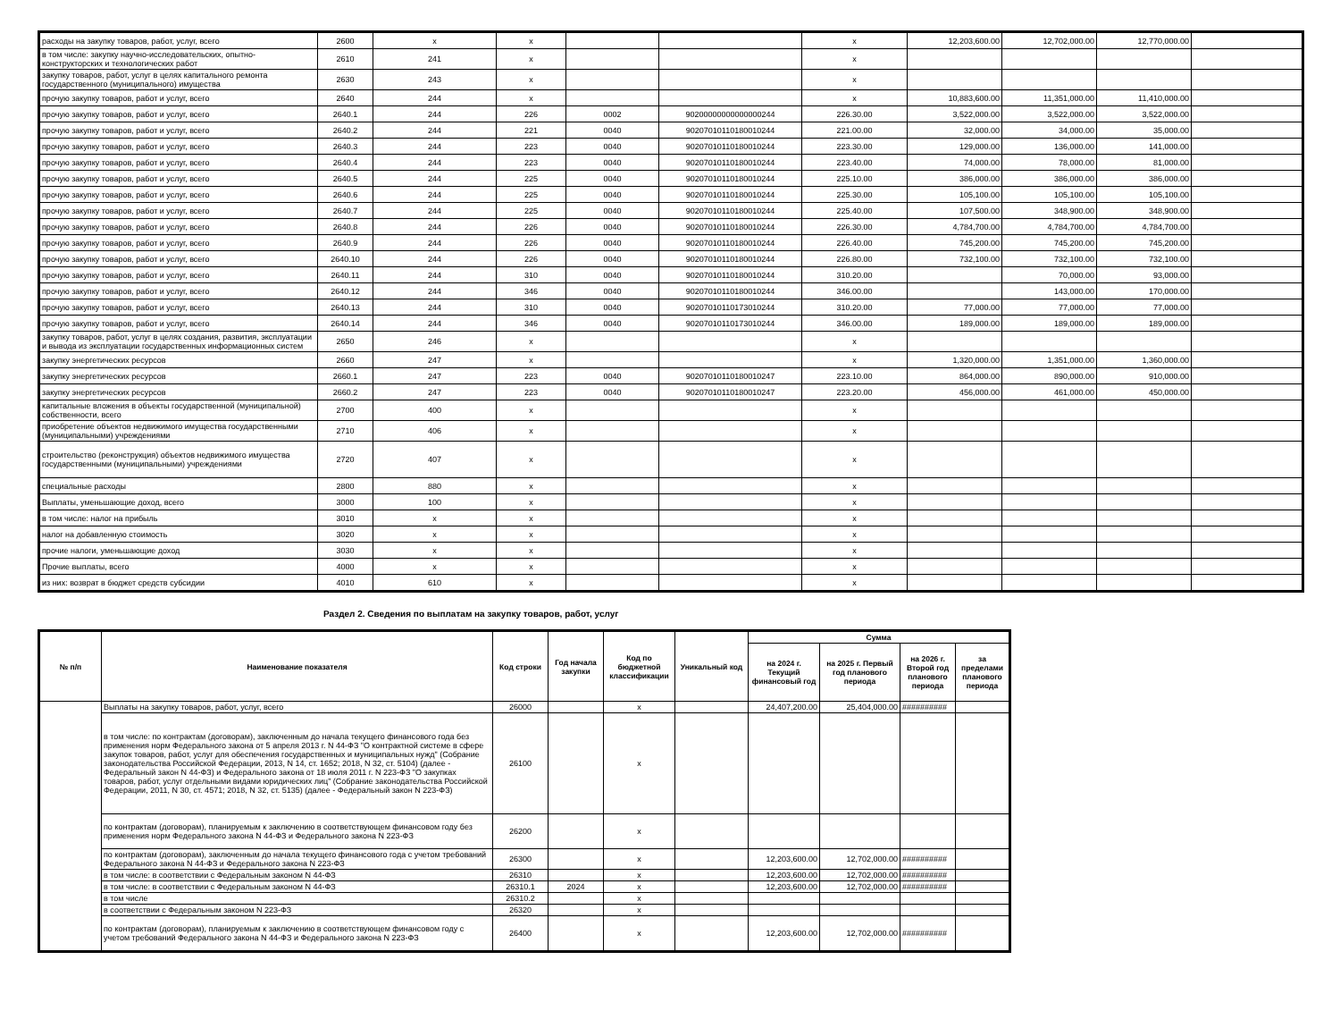| расходы на закупку товаров, работ, услуг, всего | 2600 | x | x | | | x | 12,203,600.00 | 12,702,000.00 | 12,770,000.00 | |
| в том числе: закупку научно-исследовательских, опытно-конструкторских и технологических работ | 2610 | 241 | x | | | x | | | | |
| закупку товаров, работ, услуг в целях капитального ремонта государственного (муниципального) имущества | 2630 | 243 | x | | | x | | | | |
| прочую закупку товаров, работ и услуг, всего | 2640 | 244 | x | | | x | 10,883,600.00 | 11,351,000.00 | 11,410,000.00 | |
| прочую закупку товаров, работ и услуг, всего | 2640.1 | 244 | 226 | 0002 | 90200000000000000244 | 226.30.00 | 3,522,000.00 | 3,522,000.00 | 3,522,000.00 | |
| прочую закупку товаров, работ и услуг, всего | 2640.2 | 244 | 221 | 0040 | 90207010110180010244 | 221.00.00 | 32,000.00 | 34,000.00 | 35,000.00 | |
| прочую закупку товаров, работ и услуг, всего | 2640.3 | 244 | 223 | 0040 | 90207010110180010244 | 223.30.00 | 129,000.00 | 136,000.00 | 141,000.00 | |
| прочую закупку товаров, работ и услуг, всего | 2640.4 | 244 | 223 | 0040 | 90207010110180010244 | 223.40.00 | 74,000.00 | 78,000.00 | 81,000.00 | |
| прочую закупку товаров, работ и услуг, всего | 2640.5 | 244 | 225 | 0040 | 90207010110180010244 | 225.10.00 | 386,000.00 | 386,000.00 | 386,000.00 | |
| прочую закупку товаров, работ и услуг, всего | 2640.6 | 244 | 225 | 0040 | 90207010110180010244 | 225.30.00 | 105,100.00 | 105,100.00 | 105,100.00 | |
| прочую закупку товаров, работ и услуг, всего | 2640.7 | 244 | 225 | 0040 | 90207010110180010244 | 225.40.00 | 107,500.00 | 348,900.00 | 348,900.00 | |
| прочую закупку товаров, работ и услуг, всего | 2640.8 | 244 | 226 | 0040 | 90207010110180010244 | 226.30.00 | 4,784,700.00 | 4,784,700.00 | 4,784,700.00 | |
| прочую закупку товаров, работ и услуг, всего | 2640.9 | 244 | 226 | 0040 | 90207010110180010244 | 226.40.00 | 745,200.00 | 745,200.00 | 745,200.00 | |
| прочую закупку товаров, работ и услуг, всего | 2640.10 | 244 | 226 | 0040 | 90207010110180010244 | 226.80.00 | 732,100.00 | 732,100.00 | 732,100.00 | |
| прочую закупку товаров, работ и услуг, всего | 2640.11 | 244 | 310 | 0040 | 90207010110180010244 | 310.20.00 | | 70,000.00 | 93,000.00 | |
| прочую закупку товаров, работ и услуг, всего | 2640.12 | 244 | 346 | 0040 | 90207010110180010244 | 346.00.00 | | 143,000.00 | 170,000.00 | |
| прочую закупку товаров, работ и услуг, всего | 2640.13 | 244 | 310 | 0040 | 90207010110173010244 | 310.20.00 | 77,000.00 | 77,000.00 | 77,000.00 | |
| прочую закупку товаров, работ и услуг, всего | 2640.14 | 244 | 346 | 0040 | 90207010110173010244 | 346.00.00 | 189,000.00 | 189,000.00 | 189,000.00 | |
| закупку товаров, работ, услуг в целях создания, развития, эксплуатации и вывода из эксплуатации государственных информационных систем | 2650 | 246 | x | | | x | | | | |
| закупку энергетических ресурсов | 2660 | 247 | x | | | x | 1,320,000.00 | 1,351,000.00 | 1,360,000.00 | |
| закупку энергетических ресурсов | 2660.1 | 247 | 223 | 0040 | 90207010110180010247 | 223.10.00 | 864,000.00 | 890,000.00 | 910,000.00 | |
| закупку энергетических ресурсов | 2660.2 | 247 | 223 | 0040 | 90207010110180010247 | 223.20.00 | 456,000.00 | 461,000.00 | 450,000.00 | |
| капитальные вложения в объекты государственной (муниципальной) собственности, всего | 2700 | 400 | x | | | x | | | | |
| приобретение объектов недвижимого имущества государственными (муниципальными) учреждениями | 2710 | 406 | x | | | x | | | | |
| строительство (реконструкция) объектов недвижимого имущества государственными (муниципальными) учреждениями | 2720 | 407 | x | | | x | | | | |
| специальные расходы | 2800 | 880 | x | | | x | | | | |
| Выплаты, уменьшающие доход, всего | 3000 | 100 | x | | | x | | | | |
| в том числе: налог на прибыль | 3010 | x | x | | | x | | | | |
| налог на добавленную стоимость | 3020 | x | x | | | x | | | | |
| прочие налоги, уменьшающие доход | 3030 | x | x | | | x | | | | |
| Прочие выплаты, всего | 4000 | x | x | | | x | | | | |
| из них: возврат в бюджет средств субсидии | 4010 | 610 | x | | | x | | | | |
Раздел 2. Сведения по выплатам на закупку товаров, работ, услуг
| № п/п | Наименование показателя | Код строки | Год начала закупки | Код по бюджетной классификации | Уникальный код | Сумма | | | |
| --- | --- | --- | --- | --- | --- | --- | --- | --- | --- |
| | | | | | | на 2024 г. Текущий финансовый год | на 2025 г. Первый год планового периода | на 2026 г. Второй год планового периода | за пределами планового периода |
| | Выплаты на закупку товаров, работ, услуг, всего | 26000 | | x | | 24,407,200.00 | 25,404,000.00 | ########## | |
| | в том числе: по контрактам (договорам), заключенным до начала текущего финансового года без применения норм Федерального закона от 5 апреля 2013 г. N 44-ФЗ "О контрактной системе в сфере закупок товаров, работ, услуг для обеспечения государственных и муниципальных нужд" (Собрание законодательства Российской Федерации, 2013, N 14, ст. 1652; 2018, N 32, ст. 5104) (далее - Федеральный закон N 44-ФЗ) и Федерального закона от 18 июля 2011 г. N 223-ФЗ "О закупках товаров, работ, услуг отдельными видами юридических лиц" (Собрание законодательства Российской Федерации, 2011, N 30, ст. 4571; 2018, N 32, ст. 5135) (далее - Федеральный закон N 223-ФЗ) | 26100 | | x | | | | | |
| | по контрактам (договорам), планируемым к заключению в соответствующем финансовом году без применения норм Федерального закона N 44-ФЗ и Федерального закона N 223-ФЗ | 26200 | | x | | | | | |
| | по контрактам (договорам), заключенным до начала текущего финансового года с учетом требований Федерального закона N 44-ФЗ и Федерального закона N 223-ФЗ | 26300 | | x | | 12,203,600.00 | 12,702,000.00 | ########## | |
| | в том числе: в соответствии с Федеральным законом N 44-ФЗ | 26310 | | x | | 12,203,600.00 | 12,702,000.00 | ########## | |
| | в том числе: в соответствии с Федеральным законом N 44-ФЗ | 26310.1 | 2024 | x | | 12,203,600.00 | 12,702,000.00 | ########## | |
| | в том числе | 26310.2 | | x | | | | | |
| | в соответствии с Федеральным законом N 223-ФЗ | 26320 | | x | | | | | |
| | по контрактам (договорам), планируемым к заключению в соответствующем финансовом году с учетом требований Федерального закона N 44-ФЗ и Федерального закона N 223-ФЗ | 26400 | | x | | 12,203,600.00 | 12,702,000.00 | ########## | |